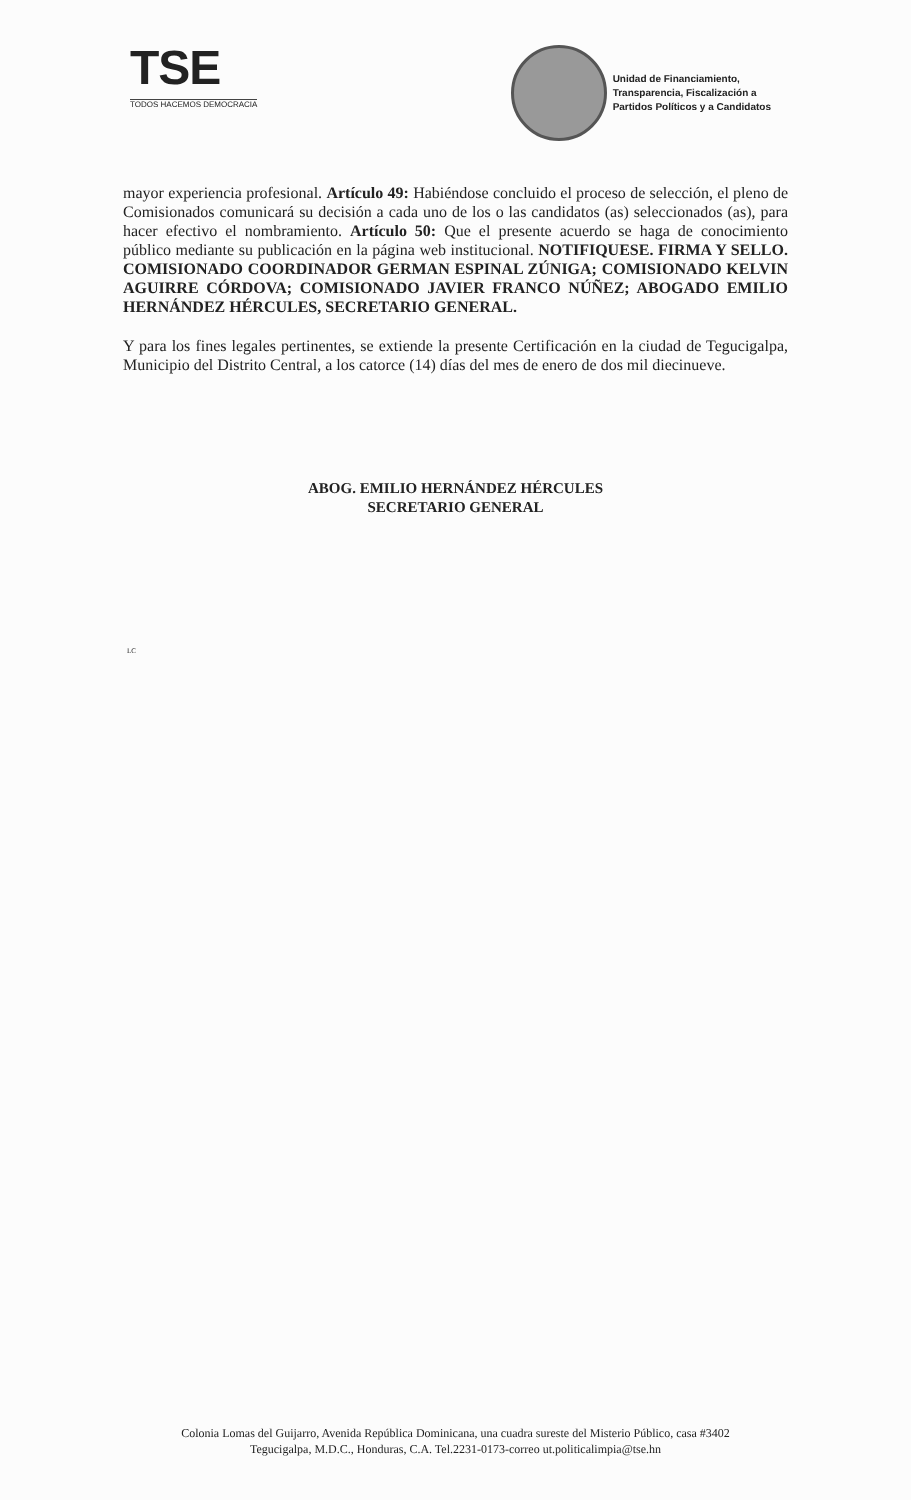TSE
TODOS HACEMOS DEMOCRACIA
Unidad de Financiamiento,
Transparencia, Fiscalización a
Partidos Políticos y a Candidatos
mayor experiencia profesional. Artículo 49: Habiéndose concluido el proceso de selección, el pleno de Comisionados comunicará su decisión a cada uno de los o las candidatos (as) seleccionados (as), para hacer efectivo el nombramiento. Artículo 50: Que el presente acuerdo se haga de conocimiento público mediante su publicación en la página web institucional. NOTIFIQUESE. FIRMA Y SELLO. COMISIONADO COORDINADOR GERMAN ESPINAL ZÚNIGA; COMISIONADO KELVIN AGUIRRE CÓRDOVA; COMISIONADO JAVIER FRANCO NÚÑEZ; ABOGADO EMILIO HERNÁNDEZ HÉRCULES, SECRETARIO GENERAL.
Y para los fines legales pertinentes, se extiende la presente Certificación en la ciudad de Tegucigalpa, Municipio del Distrito Central, a los catorce (14) días del mes de enero de dos mil diecinueve.
ABOG. EMILIO HERNÁNDEZ HÉRCULES
SECRETARIO GENERAL
LC
Colonia Lomas del Guijarro, Avenida República Dominicana, una cuadra sureste del Misterio Público, casa #3402
Tegucigalpa, M.D.C., Honduras, C.A. Tel.2231-0173-correo ut.politicalimpia@tse.hn